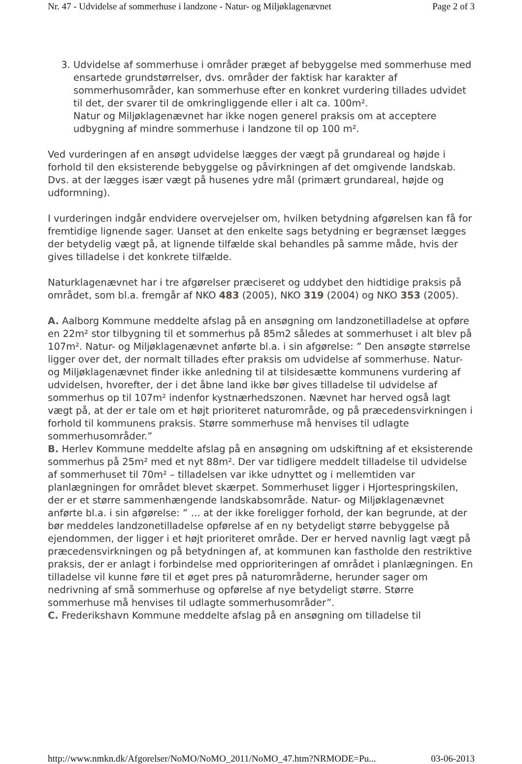Nr. 47 - Udvidelse af sommerhuse i landzone - Natur- og Miljøklagenævnet Page 2 of 3
3. Udvidelse af sommerhuse i områder præget af bebyggelse med sommerhuse med ensartede grundstørrelser, dvs. områder der faktisk har karakter af sommerhusområder, kan sommerhuse efter en konkret vurdering tillades udvidet til det, der svarer til de omkringliggende eller i alt ca. 100m².
Natur og Miljøklagenævnet har ikke nogen generel praksis om at acceptere udbygning af mindre sommerhuse i landzone til op 100 m².
Ved vurderingen af en ansøgt udvidelse lægges der vægt på grundareal og højde i forhold til den eksisterende bebyggelse og påvirkningen af det omgivende landskab. Dvs. at der lægges især vægt på husenes ydre mål (primært grundareal, højde og udformning).
I vurderingen indgår endvidere overvejelser om, hvilken betydning afgørelsen kan få for fremtidige lignende sager. Uanset at den enkelte sags betydning er begrænset lægges der betydelig vægt på, at lignende tilfælde skal behandles på samme måde, hvis der gives tilladelse i det konkrete tilfælde.
Naturklagenævnet har i tre afgørelser præciseret og uddybet den hidtidige praksis på området, som bl.a. fremgår af NKO 483 (2005), NKO 319 (2004) og NKO 353 (2005).
A. Aalborg Kommune meddelte afslag på en ansøgning om landzonetilladelse at opføre en 22m² stor tilbygning til et sommerhus på 85m2 således at sommerhuset i alt blev på 107m². Natur- og Miljøklagenævnet anførte bl.a. i sin afgørelse: ” Den ansøgte størrelse ligger over det, der normalt tillades efter praksis om udvidelse af sommerhuse. Natur- og Miljøklagenævnet finder ikke anledning til at tilsidesætte kommunens vurdering af udvidelsen, hvorefter, der i det åbne land ikke bør gives tilladelse til udvidelse af sommerhus op til 107m² indenfor kystnærhedszonen. Nævnet har herved også lagt vægt på, at der er tale om et højt prioriteret naturområde, og på præcedensvirkningen i forhold til kommunens praksis. Større sommerhuse må henvises til udlagte sommerhusområder.”
B. Herlev Kommune meddelte afslag på en ansøgning om udskiftning af et eksisterende sommerhus på 25m² med et nyt 88m². Der var tidligere meddelt tilladelse til udvidelse af sommerhuset til 70m² – tilladelsen var ikke udnyttet og i mellemtiden var planlægningen for området blevet skærpet. Sommerhuset ligger i Hjortespringskilen, der er et større sammenhængende landskabsområde. Natur- og Miljøklagenævnet anførte bl.a. i sin afgørelse: ” … at der ikke foreligger forhold, der kan begrunde, at der bør meddeles landzonetilladelse opførelse af en ny betydeligt større bebyggelse på ejendommen, der ligger i et højt prioriteret område. Der er herved navnlig lagt vægt på præcedensvirkningen og på betydningen af, at kommunen kan fastholde den restriktive praksis, der er anlagt i forbindelse med opprioriteringen af området i planlægningen. En tilladelse vil kunne føre til et øget pres på naturområderne, herunder sager om nedrivning af små sommerhuse og opførelse af nye betydeligt større. Større sommerhuse må henvises til udlagte sommerhusområder”.
C. Frederikshavn Kommune meddelte afslag på en ansøgning om tilladelse til
http://www.nmkn.dk/Afgorelser/NoMO/NoMO_2011/NoMO_47.htm?NRMODE=Pu... 03-06-2013